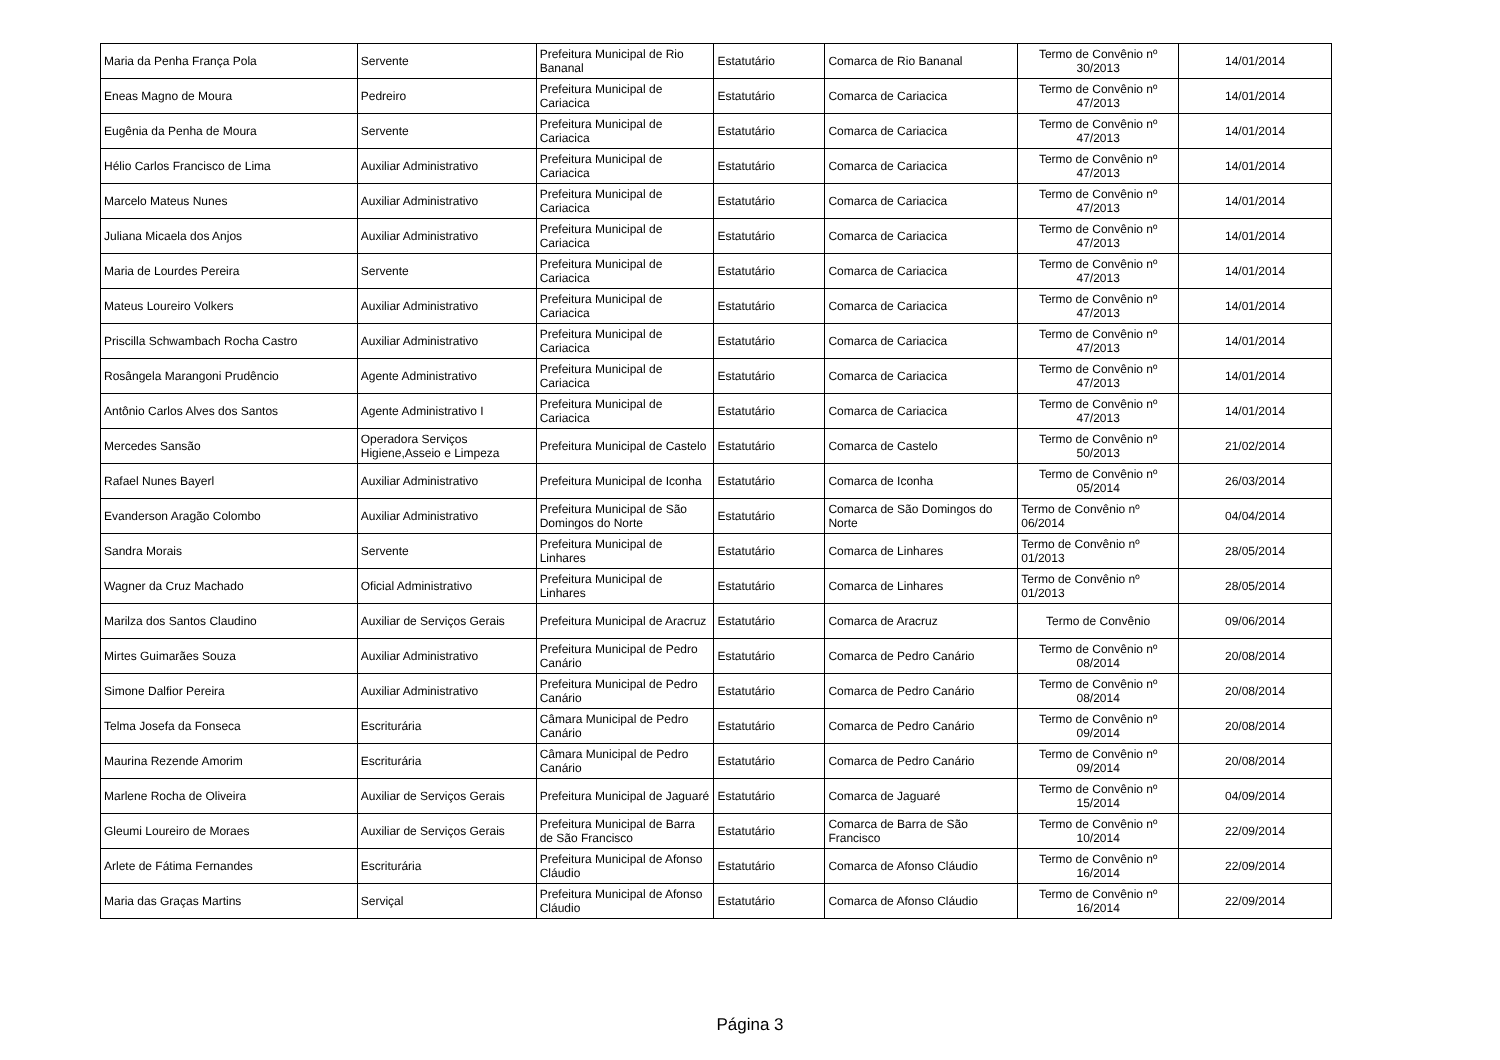| Maria da Penha França Pola | Servente | Prefeitura Municipal de Rio Bananal | Estatutário | Comarca de Rio Bananal | Termo de Convênio nº 30/2013 | 14/01/2014 |
| Eneas Magno de Moura | Pedreiro | Prefeitura Municipal de Cariacica | Estatutário | Comarca de Cariacica | Termo de Convênio nº 47/2013 | 14/01/2014 |
| Eugênia da Penha de Moura | Servente | Prefeitura Municipal de Cariacica | Estatutário | Comarca de Cariacica | Termo de Convênio nº 47/2013 | 14/01/2014 |
| Hélio Carlos Francisco de Lima | Auxiliar Administrativo | Prefeitura Municipal de Cariacica | Estatutário | Comarca de Cariacica | Termo de Convênio nº 47/2013 | 14/01/2014 |
| Marcelo Mateus Nunes | Auxiliar Administrativo | Prefeitura Municipal de Cariacica | Estatutário | Comarca de Cariacica | Termo de Convênio nº 47/2013 | 14/01/2014 |
| Juliana Micaela dos Anjos | Auxiliar Administrativo | Prefeitura Municipal de Cariacica | Estatutário | Comarca de Cariacica | Termo de Convênio nº 47/2013 | 14/01/2014 |
| Maria de Lourdes Pereira | Servente | Prefeitura Municipal de Cariacica | Estatutário | Comarca de Cariacica | Termo de Convênio nº 47/2013 | 14/01/2014 |
| Mateus Loureiro Volkers | Auxiliar Administrativo | Prefeitura Municipal de Cariacica | Estatutário | Comarca de Cariacica | Termo de Convênio nº 47/2013 | 14/01/2014 |
| Priscilla Schwambach Rocha Castro | Auxiliar Administrativo | Prefeitura Municipal de Cariacica | Estatutário | Comarca de Cariacica | Termo de Convênio nº 47/2013 | 14/01/2014 |
| Rosângela Marangoni Prudêncio | Agente Administrativo | Prefeitura Municipal de Cariacica | Estatutário | Comarca de Cariacica | Termo de Convênio nº 47/2013 | 14/01/2014 |
| Antônio Carlos Alves dos Santos | Agente Administrativo I | Prefeitura Municipal de Cariacica | Estatutário | Comarca de Cariacica | Termo de Convênio nº 47/2013 | 14/01/2014 |
| Mercedes Sansão | Operadora Serviços Higiene,Asseio e Limpeza | Prefeitura Municipal de Castelo | Estatutário | Comarca de Castelo | Termo de Convênio nº 50/2013 | 21/02/2014 |
| Rafael Nunes Bayerl | Auxiliar Administrativo | Prefeitura Municipal de Iconha | Estatutário | Comarca de Iconha | Termo de Convênio nº 05/2014 | 26/03/2014 |
| Evanderson Aragão Colombo | Auxiliar Administrativo | Prefeitura Municipal de São Domingos do Norte | Estatutário | Comarca de São Domingos do Norte | Termo de Convênio nº 06/2014 | 04/04/2014 |
| Sandra Morais | Servente | Prefeitura Municipal de Linhares | Estatutário | Comarca de Linhares | Termo de Convênio nº 01/2013 | 28/05/2014 |
| Wagner da Cruz Machado | Oficial Administrativo | Prefeitura Municipal de Linhares | Estatutário | Comarca de Linhares | Termo de Convênio nº 01/2013 | 28/05/2014 |
| Marilza dos Santos Claudino | Auxiliar de Serviços Gerais | Prefeitura Municipal de Aracruz | Estatutário | Comarca de Aracruz | Termo de Convênio | 09/06/2014 |
| Mirtes Guimarães Souza | Auxiliar Administrativo | Prefeitura Municipal de Pedro Canário | Estatutário | Comarca de Pedro Canário | Termo de Convênio nº 08/2014 | 20/08/2014 |
| Simone Dalfior Pereira | Auxiliar Administrativo | Prefeitura Municipal de Pedro Canário | Estatutário | Comarca de Pedro Canário | Termo de Convênio nº 08/2014 | 20/08/2014 |
| Telma Josefa da Fonseca | Escriturária | Câmara Municipal de Pedro Canário | Estatutário | Comarca de Pedro Canário | Termo de Convênio nº 09/2014 | 20/08/2014 |
| Maurina Rezende Amorim | Escriturária | Câmara Municipal de Pedro Canário | Estatutário | Comarca de Pedro Canário | Termo de Convênio nº 09/2014 | 20/08/2014 |
| Marlene Rocha de Oliveira | Auxiliar de Serviços Gerais | Prefeitura Municipal de Jaguaré | Estatutário | Comarca de Jaguaré | Termo de Convênio nº 15/2014 | 04/09/2014 |
| Gleumi Loureiro de Moraes | Auxiliar de Serviços Gerais | Prefeitura Municipal de Barra de São Francisco | Estatutário | Comarca de Barra de São Francisco | Termo de Convênio nº 10/2014 | 22/09/2014 |
| Arlete de Fátima Fernandes | Escriturária | Prefeitura Municipal de Afonso Cláudio | Estatutário | Comarca de Afonso Cláudio | Termo de Convênio nº 16/2014 | 22/09/2014 |
| Maria das Graças Martins | Serviçal | Prefeitura Municipal de Afonso Cláudio | Estatutário | Comarca de Afonso Cláudio | Termo de Convênio nº 16/2014 | 22/09/2014 |
Página 3